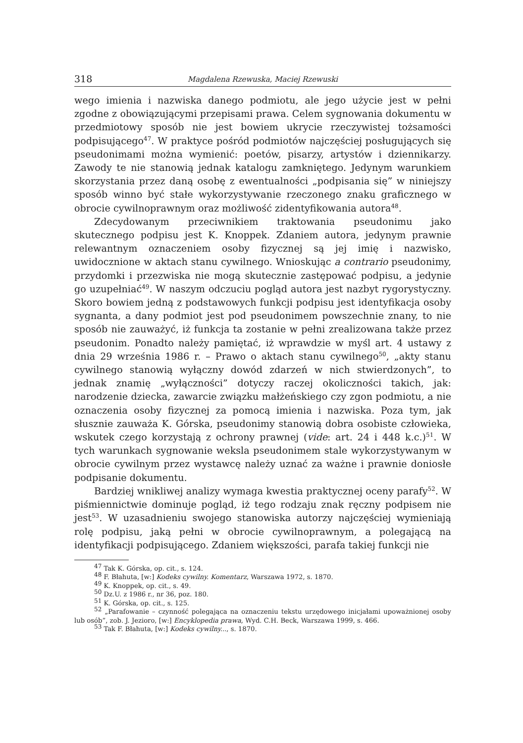318 Magdalena Rzewuska, Maciej Rzewuski
wego imienia i nazwiska danego podmiotu, ale jego użycie jest w pełni zgodne z obowiązującymi przepisami prawa. Celem sygnowania dokumentu w przedmiotowy sposób nie jest bowiem ukrycie rzeczywistej tożsamości podpisującego<sup>47</sup>. W praktyce pośród podmiotów najczęściej posługujących się pseudonimami można wymienić: poetów, pisarzy, artystów i dziennikarzy. Zawody te nie stanowią jednak katalogu zamkniętego. Jedynym warunkiem skorzystania przez daną osobę z ewentualności „podpisania się” w niniejszy sposób winno być stałe wykorzystywanie rzeczonego znaku graficznego w obrocie cywilnoprawnym oraz możliwość zidentyfikowania autora<sup>48</sup>.
Zdecydowanym przeciwnikiem traktowania pseudonimu jako skutecznego podpisu jest K. Knoppek. Zdaniem autora, jedynym prawnie relewantnym oznaczeniem osoby fizycznej są jej imię i nazwisko, uwidocznione w aktach stanu cywilnego. Wnioskując a contrario pseudonimy, przydomki i przezwiska nie mogą skutecznie zastępować podpisu, a jedynie go uzupełniać<sup>49</sup>. W naszym odczuciu pogląd autora jest nazbyt rygorystyczny. Skoro bowiem jedną z podstawowych funkcji podpisu jest identyfikacja osoby sygnanta, a dany podmiot jest pod pseudonimem powszechnie znany, to nie sposób nie zauważyć, iż funkcja ta zostanie w pełni zrealizowana także przez pseudonim. Ponadto należy pamiętać, iż wprawdzie w myśl art. 4 ustawy z dnia 29 września 1986 r. – Prawo o aktach stanu cywilnego<sup>50</sup>, „akty stanu cywilnego stanowią wyłączny dowód zdarzeń w nich stwierdzonych”, to jednak znamię „wyłączności” dotyczy raczej okoliczności takich, jak: narodzenie dziecka, zawarcie związku małżeńskiego czy zgon podmiotu, a nie oznaczenia osoby fizycznej za pomocą imienia i nazwiska. Poza tym, jak słusznie zauważa K. Górska, pseudonimy stanowią dobra osobiste człowieka, wskutek czego korzystają z ochrony prawnej (vide: art. 24 i 448 k.c.)<sup>51</sup>. W tych warunkach sygnowanie weksla pseudonimem stale wykorzystywanym w obrocie cywilnym przez wystawcę należy uznać za ważne i prawnie doniosłe podpisanie dokumentu.
Bardziej wnikliwej analizy wymaga kwestia praktycznej oceny parafy<sup>52</sup>. W piśmiennictwie dominuje pogląd, iż tego rodzaju znak ręczny podpisem nie jest<sup>53</sup>. W uzasadnieniu swojego stanowiska autorzy najczęściej wymieniają rolę podpisu, jaką pełni w obrocie cywilnoprawnym, a polegającą na identyfikacji podpisującego. Zdaniem większości, parafa takiej funkcji nie
<sup>47</sup> Tak K. Górska, op. cit., s. 124.
<sup>48</sup> F. Błahuta, [w:] Kodeks cywilny. Komentarz, Warszawa 1972, s. 1870.
<sup>49</sup> K. Knoppek, op. cit., s. 49.
<sup>50</sup> Dz.U. z 1986 r., nr 36, poz. 180.
<sup>51</sup> K. Górska, op. cit., s. 125.
<sup>52</sup> „Parafowanie – czynność polegająca na oznaczeniu tekstu urzędowego inicjałami upoważnionej osoby lub osób”, zob. J. Jezioro, [w:] Encyklopedia prawa, Wyd. C.H. Beck, Warszawa 1999, s. 466.
<sup>53</sup> Tak F. Błahuta, [w:] Kodeks cywilny..., s. 1870.